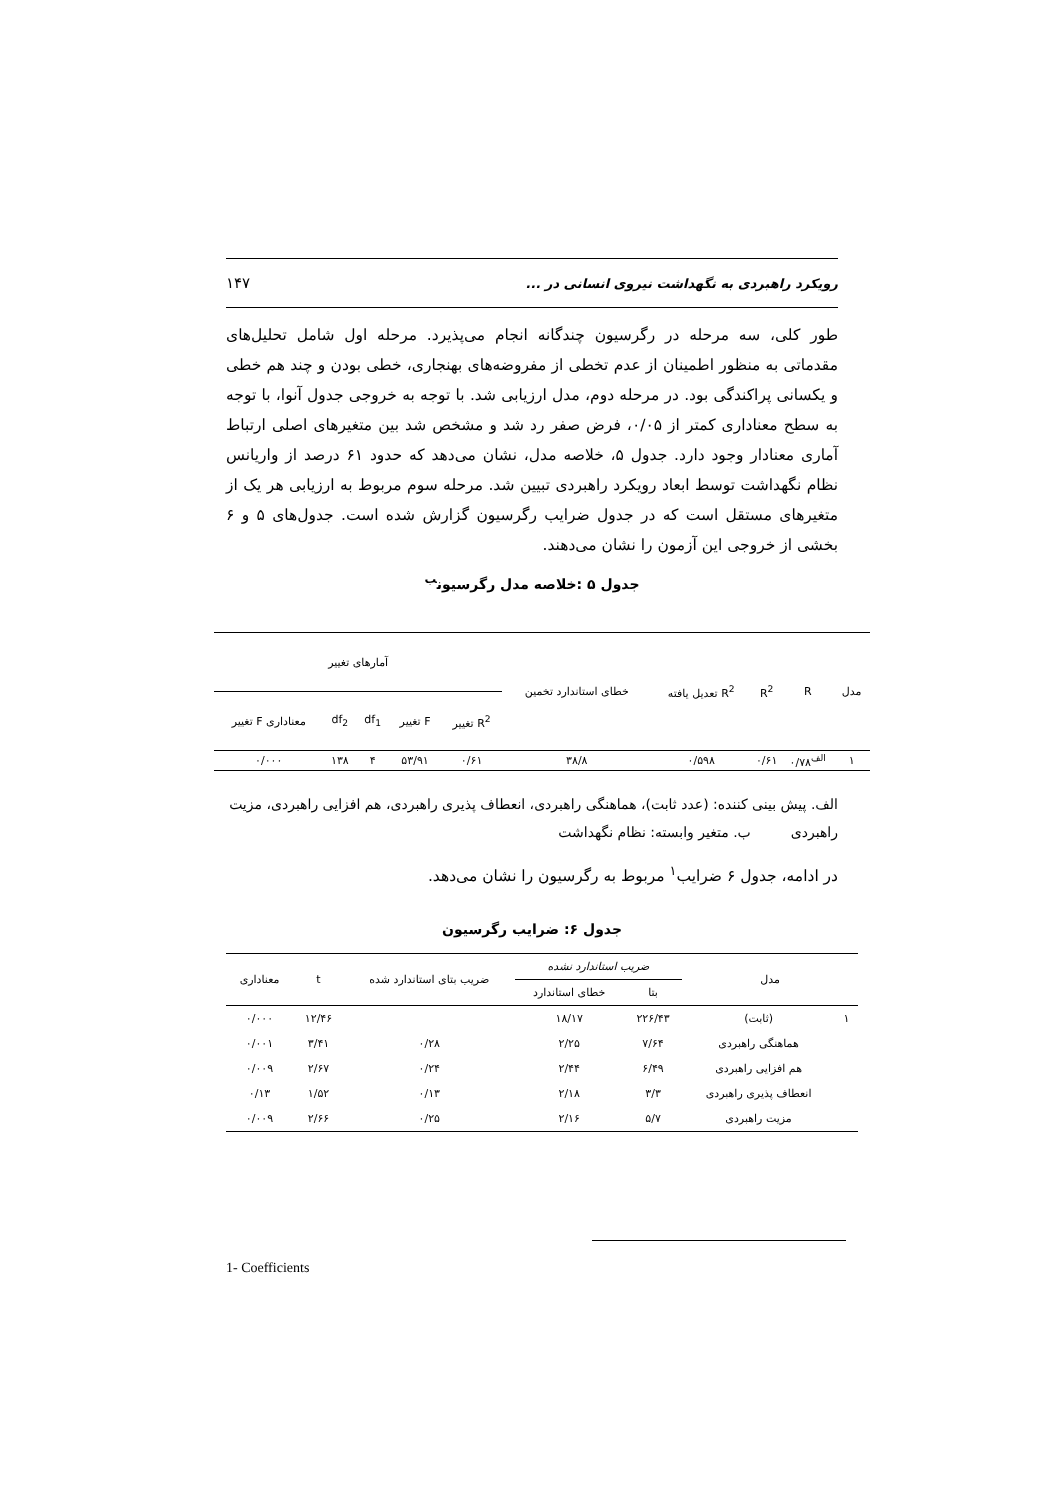رویکرد راهبردی به نگهداشت نیروی انسانی در ... ۱۴۷
طور کلی، سه مرحله در رگرسیون چندگانه انجام می‌پذیرد. مرحله اول شامل تحلیل‌های مقدماتی به منظور اطمینان از عدم تخطی از مفروضه‌های بهنجاری، خطی بودن و چند هم خطی و یکسانی پراکندگی بود. در مرحله دوم، مدل ارزیابی شد. با توجه به خروجی جدول آنوا، با توجه به سطح معناداری کمتر از ۰/۰۵، فرض صفر رد شد و مشخص شد بین متغیرهای اصلی ارتباط آماری معنادار وجود دارد. جدول ۵، خلاصه مدل، نشان می‌دهد که حدود ۶۱ درصد از واریانس نظام نگهداشت توسط ابعاد رویکرد راهبردی تبیین شد. مرحله سوم مربوط به ارزیابی هر یک از متغیرهای مستقل است که در جدول ضرایب رگرسیون گزارش شده است. جدول‌های ۵ و ۶ بخشی از خروجی این آزمون را نشان می‌دهند.
جدول ۵ :خلاصه مدل رگرسیون<sup>ب</sup>
| مدل | R | R<sup>2</sup> | R<sup>2</sup> تعدیل یافته | خطای استاندارد تخمین | آمارهای تغییر | | | | |
| --- | --- | --- | --- | --- | --- | --- | --- | --- | --- |
| | | | | | R<sup>2</sup> تغییر | F تغییر | df<sub>1</sub> | df<sub>2</sub> | معناداری F تغییر |
| ۱ | <sup>الف</sup>۰/۷۸ | ۰/۶۱ | ۰/۵۹۸ | ۳۸/۸ | ۰/۶۱ | ۵۳/۹۱ | ۴ | ۱۳۸ | ۰/۰۰۰ |
الف. پیش بینی کننده: (عدد ثابت)، هماهنگی راهبردی، انعطاف پذیری راهبردی، هم افزایی راهبردی، مزیت راهبردی ب. متغیر وابسته: نظام نگهداشت
در ادامه، جدول ۶ ضرایب<sup>۱</sup> مربوط به رگرسیون را نشان می‌دهد.
جدول ۶: ضرایب رگرسیون
| مدل | | ضریب استاندارد نشده | | ضریب بتای استاندارد شده | t | معناداری |
| --- | --- | --- | --- | --- | --- | --- |
| | | بتا | خطای استاندارد | | | |
| ۱ | (ثابت) | ۲۲۶/۴۳ | ۱۸/۱۷ | | ۱۲/۴۶ | ۰/۰۰۰ |
| | هماهنگی راهبردی | ۷/۶۴ | ۲/۲۵ | ۰/۲۸ | ۳/۴۱ | ۰/۰۰۱ |
| | هم افزایی راهبردی | ۶/۴۹ | ۲/۴۴ | ۰/۲۴ | ۲/۶۷ | ۰/۰۰۹ |
| | انعطاف پذیری راهبردی | ۳/۳ | ۲/۱۸ | ۰/۱۳ | ۱/۵۲ | ۰/۱۳ |
| | مزیت راهبردی | ۵/۷ | ۲/۱۶ | ۰/۲۵ | ۲/۶۶ | ۰/۰۰۹ |
1- Coefficients